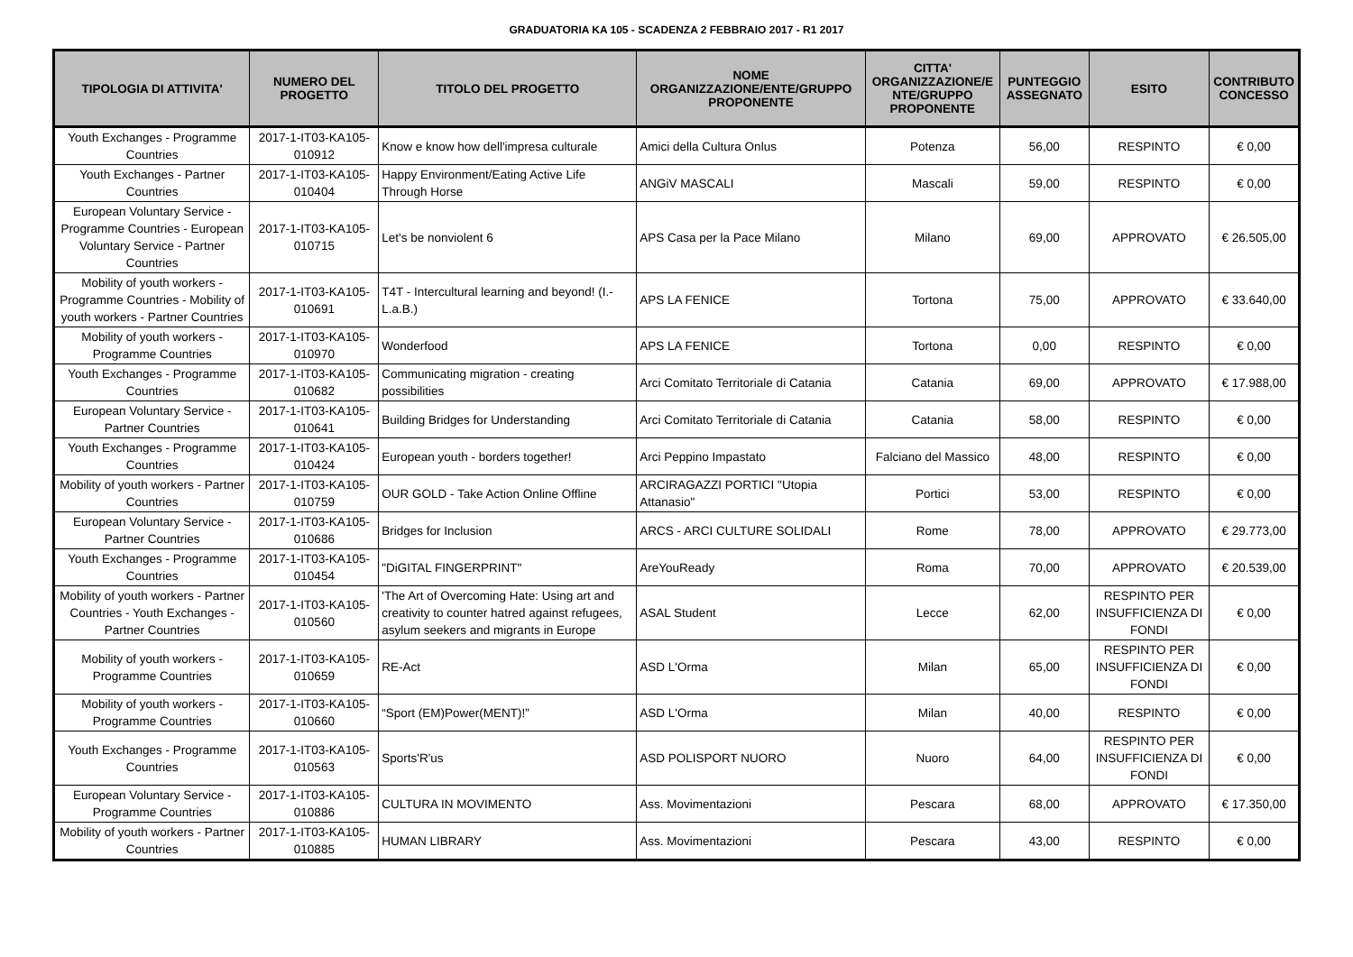GRADUATORIA KA 105 - SCADENZA 2 FEBBRAIO 2017 - R1 2017
| TIPOLOGIA DI ATTIVITA' | NUMERO DEL PROGETTO | TITOLO DEL PROGETTO | NOME ORGANIZZAZIONE/ENTE/GRUPPO PROPONENTE | CITTA' ORGANIZZAZIONE/E NTE/GRUPPO PROPONENTE | PUNTEGGIO ASSEGNATO | ESITO | CONTRIBUTO CONCESSO |
| --- | --- | --- | --- | --- | --- | --- | --- |
| Youth Exchanges - Programme Countries | 2017-1-IT03-KA105-010912 | Know e know how dell'impresa culturale | Amici della Cultura Onlus | Potenza | 56,00 | RESPINTO | € 0,00 |
| Youth Exchanges - Partner Countries | 2017-1-IT03-KA105-010404 | Happy Environment/Eating Active Life Through Horse | ANGiV MASCALI | Mascali | 59,00 | RESPINTO | € 0,00 |
| European Voluntary Service - Programme Countries - European Voluntary Service - Partner Countries | 2017-1-IT03-KA105-010715 | Let's be nonviolent 6 | APS Casa per la Pace Milano | Milano | 69,00 | APPROVATO | € 26.505,00 |
| Mobility of youth workers - Programme Countries - Mobility of youth workers - Partner Countries | 2017-1-IT03-KA105-010691 | T4T - Intercultural learning and beyond! (I.-L.a.B.) | APS LA FENICE | Tortona | 75,00 | APPROVATO | € 33.640,00 |
| Mobility of youth workers - Programme Countries | 2017-1-IT03-KA105-010970 | Wonderfood | APS LA FENICE | Tortona | 0,00 | RESPINTO | € 0,00 |
| Youth Exchanges - Programme Countries | 2017-1-IT03-KA105-010682 | Communicating migration - creating possibilities | Arci Comitato Territoriale di Catania | Catania | 69,00 | APPROVATO | € 17.988,00 |
| European Voluntary Service - Partner Countries | 2017-1-IT03-KA105-010641 | Building Bridges for Understanding | Arci Comitato Territoriale di Catania | Catania | 58,00 | RESPINTO | € 0,00 |
| Youth Exchanges - Programme Countries | 2017-1-IT03-KA105-010424 | European youth - borders together! | Arci Peppino Impastato | Falciano del Massico | 48,00 | RESPINTO | € 0,00 |
| Mobility of youth workers - Partner Countries | 2017-1-IT03-KA105-010759 | OUR GOLD - Take Action Online Offline | ARCIRAGAZZI PORTICI "Utopia Attanasio" | Portici | 53,00 | RESPINTO | € 0,00 |
| European Voluntary Service - Partner Countries | 2017-1-IT03-KA105-010686 | Bridges for Inclusion | ARCS - ARCI CULTURE SOLIDALI | Rome | 78,00 | APPROVATO | € 29.773,00 |
| Youth Exchanges - Programme Countries | 2017-1-IT03-KA105-010454 | "DiGITAL FINGERPRINT" | AreYouReady | Roma | 70,00 | APPROVATO | € 20.539,00 |
| Mobility of youth workers - Partner Countries - Youth Exchanges - Partner Countries | 2017-1-IT03-KA105-010560 | 'The Art of Overcoming Hate: Using art and creativity to counter hatred against refugees, asylum seekers and migrants in Europe | ASAL Student | Lecce | 62,00 | RESPINTO PER INSUFFICIENZA DI FONDI | € 0,00 |
| Mobility of youth workers - Programme Countries | 2017-1-IT03-KA105-010659 | RE-Act | ASD L'Orma | Milan | 65,00 | RESPINTO PER INSUFFICIENZA DI FONDI | € 0,00 |
| Mobility of youth workers - Programme Countries | 2017-1-IT03-KA105-010660 | “Sport (EM)Power(MENT)!” | ASD L'Orma | Milan | 40,00 | RESPINTO | € 0,00 |
| Youth Exchanges - Programme Countries | 2017-1-IT03-KA105-010563 | Sports'R'us | ASD POLISPORT NUORO | Nuoro | 64,00 | RESPINTO PER INSUFFICIENZA DI FONDI | € 0,00 |
| European Voluntary Service - Programme Countries | 2017-1-IT03-KA105-010886 | CULTURA IN MOVIMENTO | Ass. Movimentazioni | Pescara | 68,00 | APPROVATO | € 17.350,00 |
| Mobility of youth workers - Partner Countries | 2017-1-IT03-KA105-010885 | HUMAN LIBRARY | Ass. Movimentazioni | Pescara | 43,00 | RESPINTO | € 0,00 |